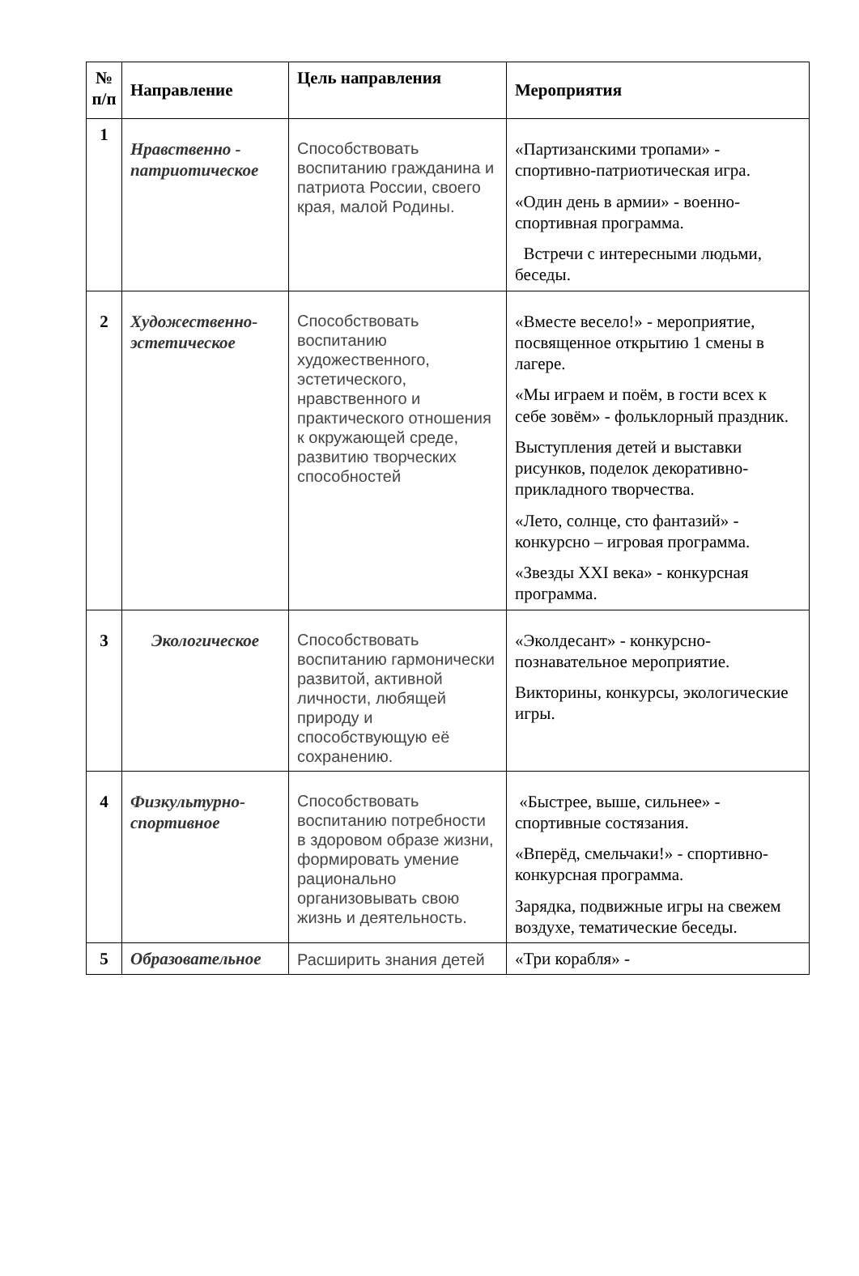| № п/п | Направление | Цель направления | Мероприятия |
| --- | --- | --- | --- |
| 1 | Нравственно - патриотическое | Способствовать воспитанию гражданина и патриота России, своего края, малой Родины. | «Партизанскими тропами» - спортивно-патриотическая игра. «Один день в армии» - военно-спортивная программа. Встречи с интересными людьми, беседы. |
| 2 | Художественно-эстетическое | Способствовать воспитанию художественного, эстетического, нравственного и практического отношения к окружающей среде, развитию творческих способностей | «Вместе весело!» - мероприятие, посвященное открытию 1 смены в лагере. «Мы играем и поём, в гости всех к себе зовём» - фольклорный праздник. Выступления детей и выставки рисунков, поделок декоративно-прикладного творчества. «Лето, солнце, сто фантазий» - конкурсно – игровая программа. «Звезды XXI века» - конкурсная программа. |
| 3 | Экологическое | Способствовать воспитанию гармонически развитой, активной личности, любящей природу и способствующую её сохранению. | «Эколдесант» - конкурсно-познавательное мероприятие. Викторины, конкурсы, экологические игры. |
| 4 | Физкультурно-спортивное | Способствовать воспитанию потребности в здоровом образе жизни, формировать умение рационально организовывать свою жизнь и деятельность. | «Быстрее, выше, сильнее» - спортивные состязания. «Вперёд, смельчаки!» - спортивно-конкурсная программа. Зарядка, подвижные игры на свежем воздухе, тематические беседы. |
| 5 | Образовательное | Расширить знания детей | «Три корабля» - |